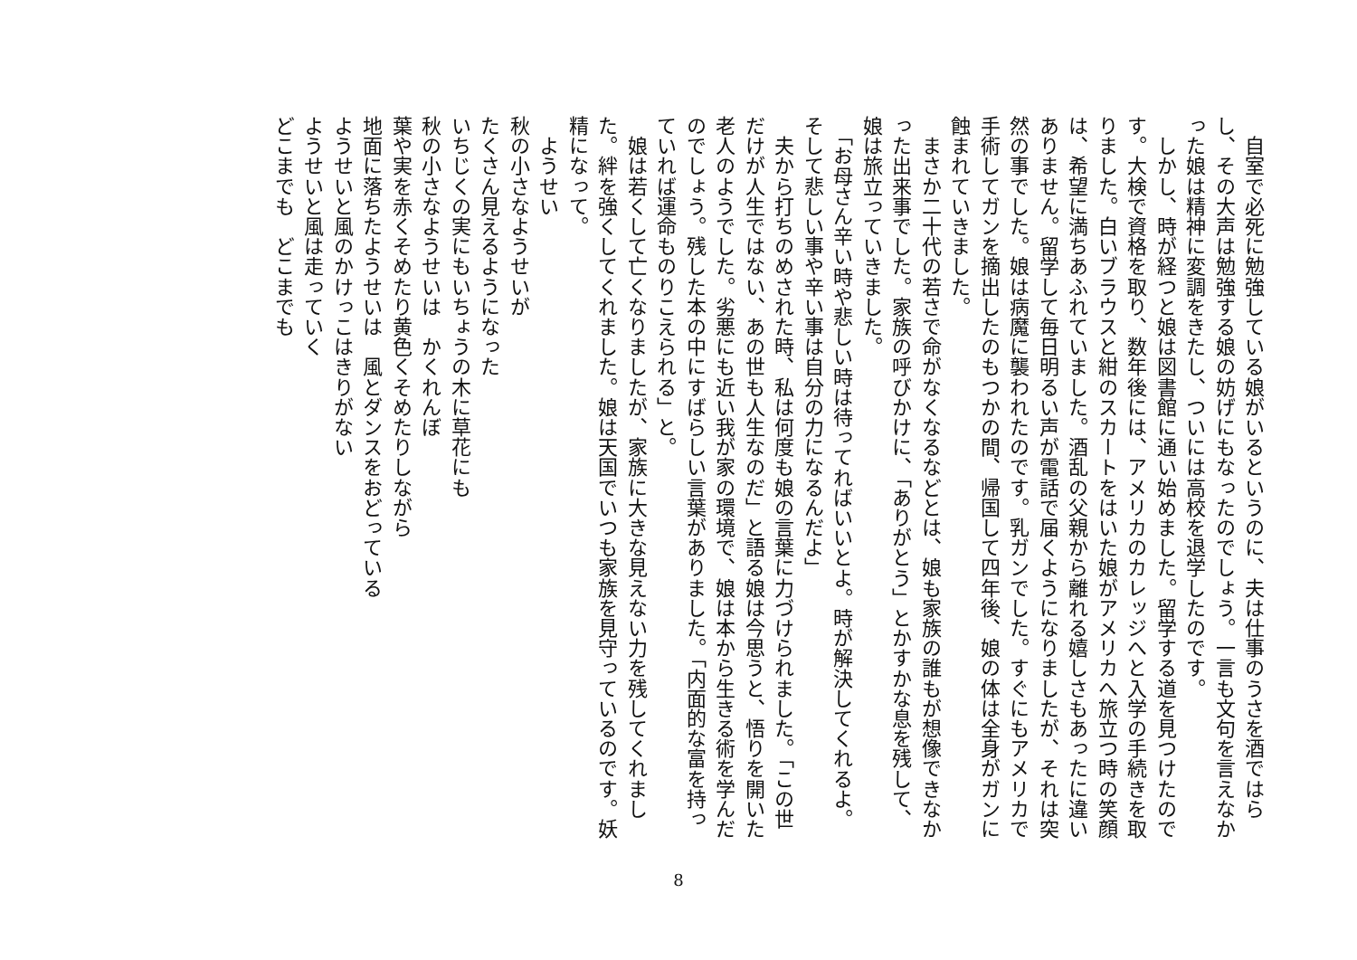自室で必死に勉強している娘がいるというのに、夫は仕事のうさを酒ではらし、その大声は勉強する娘の妨げにもなったのでしょう。一言も文句を言えなかった娘は精神に変調をきたし、ついには高校を退学したのです。
　しかし、時が経つと娘は図書館に通い始めました。留学する道を見つけたのです。大検で資格を取り、数年後には、アメリカのカレッジへと入学の手続きを取りました。白いブラウスと紺のスカートをはいた娘がアメリカへ旅立つ時の笑顔は、希望に満ちあふれていました。酒乱の父親から離れる嬉しさもあったに違いありません。留学して毎日明るい声が電話で届くようになりましたが、それは突然の事でした。娘は病魔に襲われたのです。乳ガンでした。すぐにもアメリカで手術してガンを摘出したのもつかの間、帰国して四年後、娘の体は全身がガンに蝕まれていきました。
　まさか二十代の若さで命がなくなるなどとは、娘も家族の誰もが想像できなかった出来事でした。家族の呼びかけに、「ありがとう」とかすかな息を残して、娘は旅立っていきました。
　「お母さん辛い時や悲しい時は待ってればいいとよ。時が解決してくれるよ。そして悲しい事や辛い事は自分の力になるんだよ」
　夫から打ちのめされた時、私は何度も娘の言葉に力づけられました。「この世だけが人生ではない、あの世も人生なのだ」と語る娘は今思うと、悟りを開いた老人のようでした。劣悪にも近い我が家の環境で、娘は本から生きる術を学んだのでしょう。残した本の中にすばらしい言葉がありました。「内面的な富を持っていれば運命ものりこえられる」と。
　娘は若くして亡くなりましたが、家族に大きな見えない力を残してくれました。絆を強くしてくれました。娘は天国でいつも家族を見守っているのです。妖精になって。
　ようせい
秋の小さなようせいが
たくさん見えるようになった
いちじくの実にもいちょうの木に草花にも
秋の小さなようせいは　かくれんぼ
葉や実を赤くそめたり黄色くそめたりしながら
地面に落ちたようせいは　風とダンスをおどっている
ようせいと風のかけっこはきりがない
ようせいと風は走っていく
どこまでも　どこまでも
8